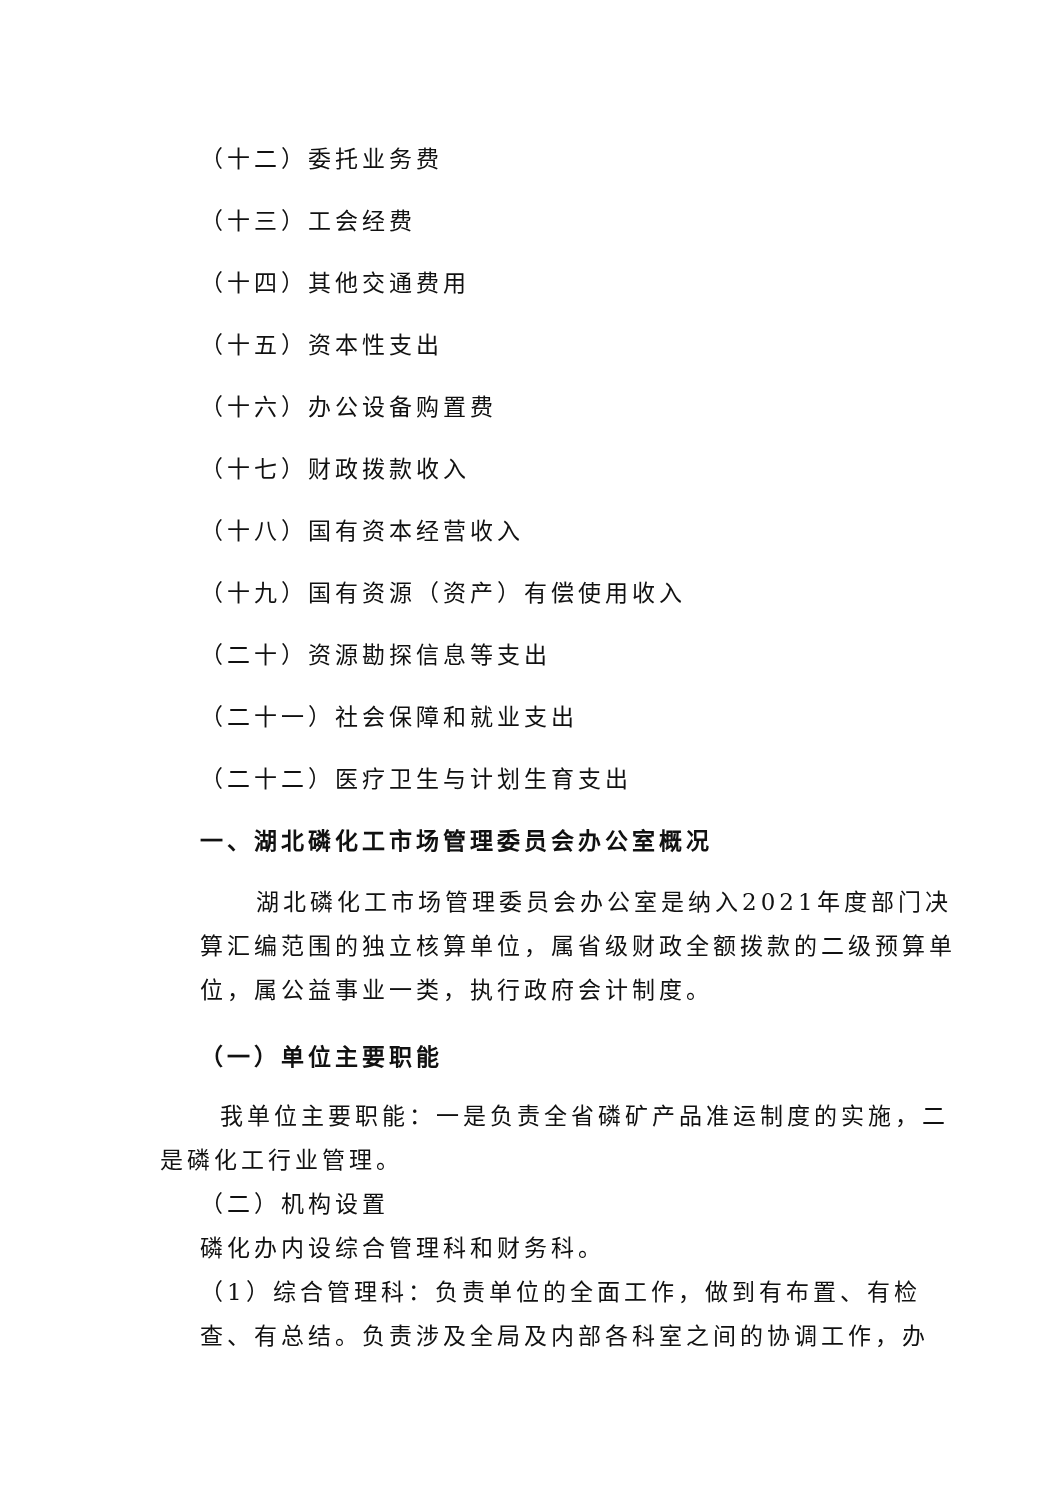（十二）委托业务费
（十三）工会经费
（十四）其他交通费用
（十五）资本性支出
（十六）办公设备购置费
（十七）财政拨款收入
（十八）国有资本经营收入
（十九）国有资源（资产）有偿使用收入
（二十）资源勘探信息等支出
（二十一）社会保障和就业支出
（二十二）医疗卫生与计划生育支出
一、湖北磷化工市场管理委员会办公室概况
湖北磷化工市场管理委员会办公室是纳入2021年度部门决算汇编范围的独立核算单位，属省级财政全额拨款的二级预算单位，属公益事业一类，执行政府会计制度。
（一）单位主要职能
我单位主要职能：一是负责全省磷矿产品准运制度的实施，二是磷化工行业管理。
（二）机构设置
磷化办内设综合管理科和财务科。
（1）综合管理科：负责单位的全面工作，做到有布置、有检查、有总结。负责涉及全局及内部各科室之间的协调工作，办